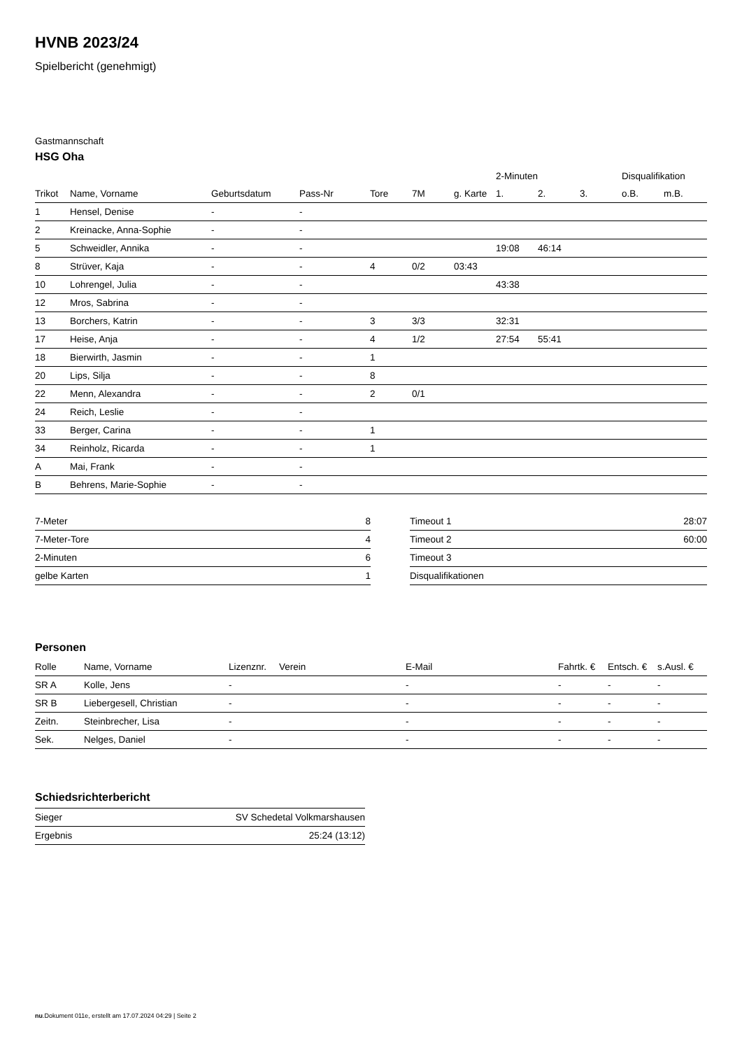HVNB 2023/24
Spielbericht (genehmigt)
Gastmannschaft
HSG Oha
| | | | | | | | 2-Minuten | | | Disqualifikation | |
| --- | --- | --- | --- | --- | --- | --- | --- | --- | --- | --- | --- |
| Trikot | Name, Vorname | Geburtsdatum | Pass-Nr | Tore | 7M | g. Karte | 1. | 2. | 3. | o.B. | m.B. |
| 1 | Hensel, Denise | - | - | | | | | | | | |
| 2 | Kreinacke, Anna-Sophie | - | - | | | | | | | | |
| 5 | Schweidler, Annika | - | - | | | | 19:08 | 46:14 | | | |
| 8 | Strüver, Kaja | - | - | 4 | 0/2 | 03:43 | | | | | |
| 10 | Lohrengel, Julia | - | - | | | | 43:38 | | | | |
| 12 | Mros, Sabrina | - | - | | | | | | | | |
| 13 | Borchers, Katrin | - | - | 3 | 3/3 | | 32:31 | | | | |
| 17 | Heise, Anja | - | - | 4 | 1/2 | | 27:54 | 55:41 | | | |
| 18 | Bierwirth, Jasmin | - | - | 1 | | | | | | | |
| 20 | Lips, Silja | - | - | 8 | | | | | | | |
| 22 | Menn, Alexandra | - | - | 2 | 0/1 | | | | | | |
| 24 | Reich, Leslie | - | - | | | | | | | | |
| 33 | Berger, Carina | - | - | 1 | | | | | | | |
| 34 | Reinholz, Ricarda | - | - | 1 | | | | | | | |
| A | Mai, Frank | - | - | | | | | | | | |
| B | Behrens, Marie-Sophie | - | - | | | | | | | | |
| 7-Meter | 8 |
| 7-Meter-Tore | 4 |
| 2-Minuten | 6 |
| gelbe Karten | 1 |
| Timeout 1 | 28:07 |
| Timeout 2 | 60:00 |
| Timeout 3 | |
| Disqualifikationen | |
Personen
| Rolle | Name, Vorname | Lizenznr. | Verein | E-Mail | Fahrtk. € | Entsch. € | s.Ausl. € |
| --- | --- | --- | --- | --- | --- | --- | --- |
| SR A | Kolle, Jens | - | | - | - | - | - |
| SR B | Liebergesell, Christian | - | | - | - | - | - |
| Zeitn. | Steinbrecher, Lisa | - | | - | - | - | - |
| Sek. | Nelges, Daniel | - | | - | - | - | - |
Schiedsrichterbericht
| Sieger | SV Schedetal Volkmarshausen |
| Ergebnis | 25:24 (13:12) |
nu.Dokument 011e, erstellt am 17.07.2024 04:29 | Seite 2